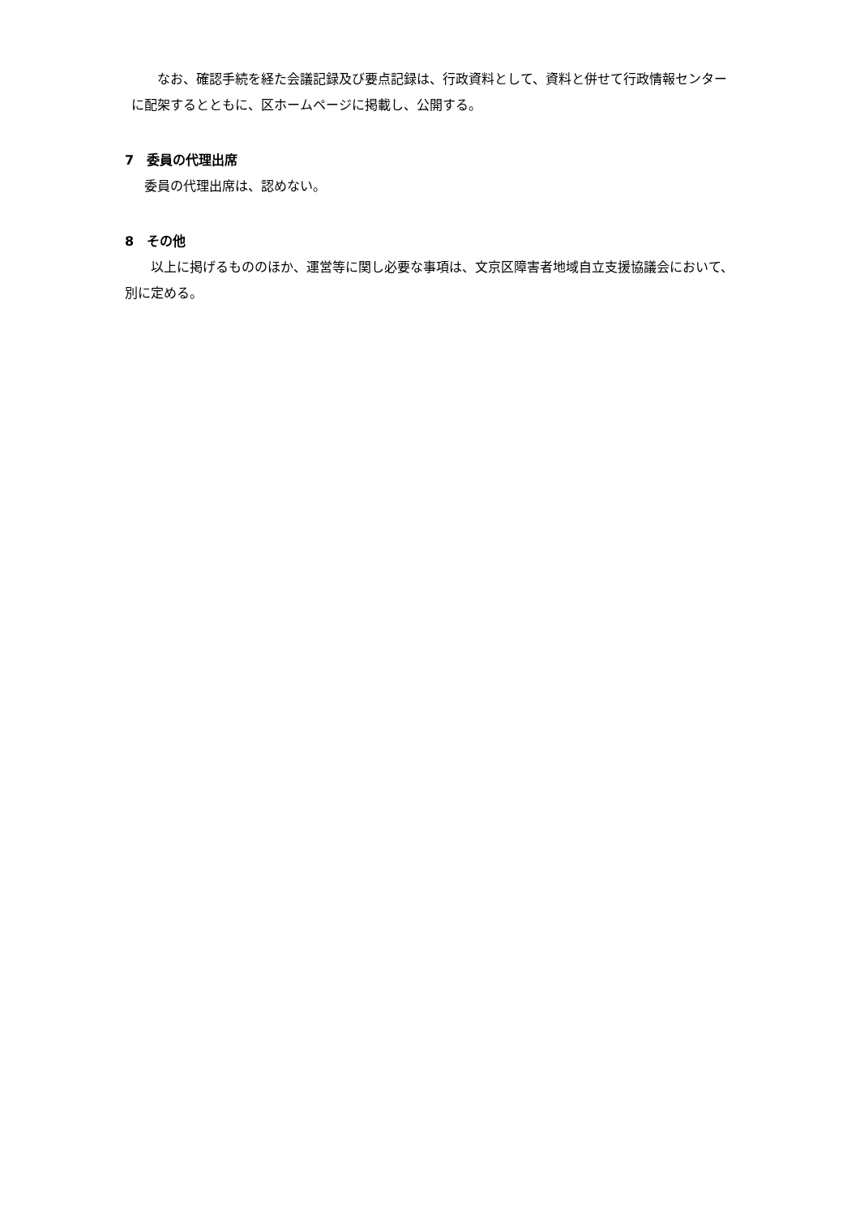なお、確認手続を経た会議記録及び要点記録は、行政資料として、資料と併せて行政情報センターに配架するとともに、区ホームページに掲載し、公開する。
7　委員の代理出席
委員の代理出席は、認めない。
8　その他
以上に掲げるもののほか、運営等に関し必要な事項は、文京区障害者地域自立支援協議会において、別に定める。